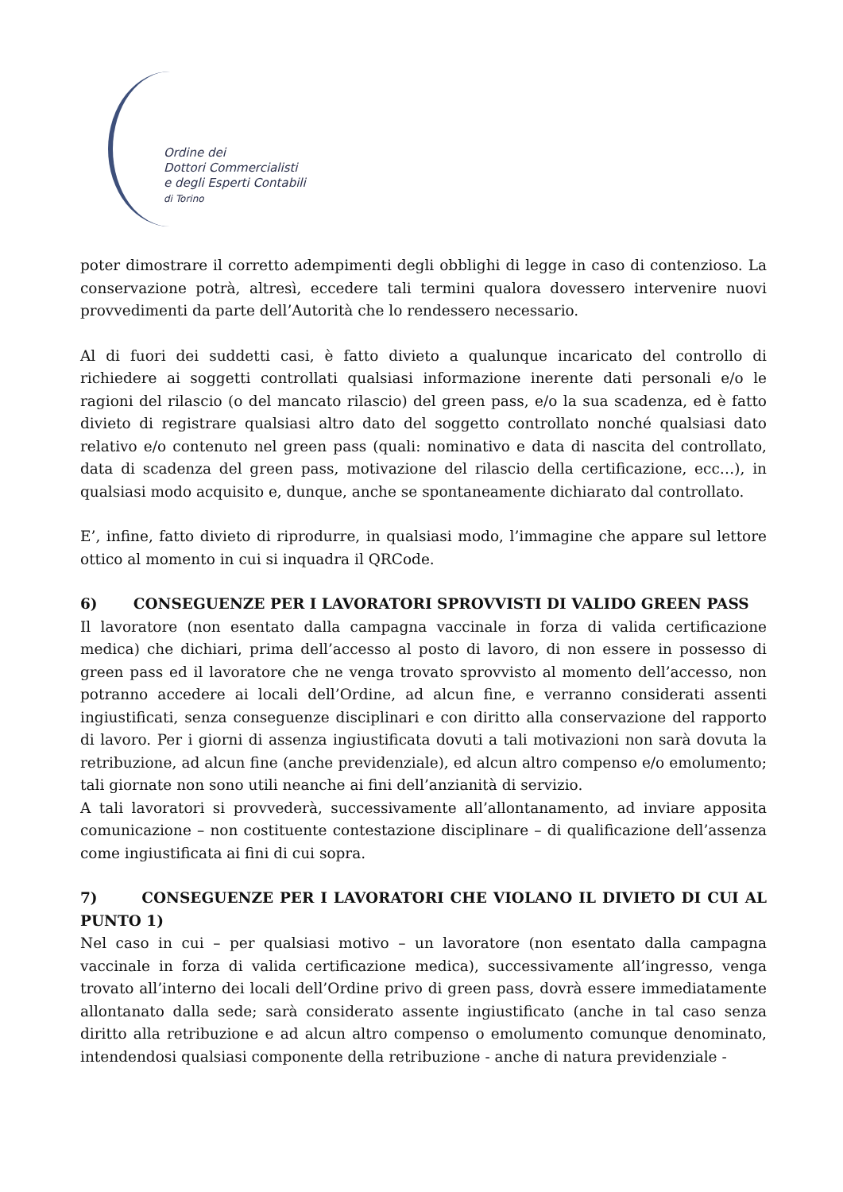Ordine dei
Dottori Commercialisti
e degli Esperti Contabili
di Torino
poter dimostrare il corretto adempimenti degli obblighi di legge in caso di contenzioso. La conservazione potrà, altresì, eccedere tali termini qualora dovessero intervenire nuovi provvedimenti da parte dell’Autorità che lo rendessero necessario.
Al di fuori dei suddetti casi, è fatto divieto a qualunque incaricato del controllo di richiedere ai soggetti controllati qualsiasi informazione inerente dati personali e/o le ragioni del rilascio (o del mancato rilascio) del green pass, e/o la sua scadenza, ed è fatto divieto di registrare qualsiasi altro dato del soggetto controllato nonché qualsiasi dato relativo e/o contenuto nel green pass (quali: nominativo e data di nascita del controllato, data di scadenza del green pass, motivazione del rilascio della certificazione, ecc…), in qualsiasi modo acquisito e, dunque, anche se spontaneamente dichiarato dal controllato.
E’, infine, fatto divieto di riprodurre, in qualsiasi modo, l’immagine che appare sul lettore ottico al momento in cui si inquadra il QRCode.
6) CONSEGUENZE PER I LAVORATORI SPROVVISTI DI VALIDO GREEN PASS
Il lavoratore (non esentato dalla campagna vaccinale in forza di valida certificazione medica) che dichiari, prima dell’accesso al posto di lavoro, di non essere in possesso di green pass ed il lavoratore che ne venga trovato sprovvisto al momento dell’accesso, non potranno accedere ai locali dell’Ordine, ad alcun fine, e verranno considerati assenti ingiustificati, senza conseguenze disciplinari e con diritto alla conservazione del rapporto di lavoro. Per i giorni di assenza ingiustificata dovuti a tali motivazioni non sarà dovuta la retribuzione, ad alcun fine (anche previdenziale), ed alcun altro compenso e/o emolumento; tali giornate non sono utili neanche ai fini dell’anzianità di servizio.
A tali lavoratori si provvederà, successivamente all’allontanamento, ad inviare apposita comunicazione – non costituente contestazione disciplinare – di qualificazione dell’assenza come ingiustificata ai fini di cui sopra.
7) CONSEGUENZE PER I LAVORATORI CHE VIOLANO IL DIVIETO DI CUI AL PUNTO 1)
Nel caso in cui – per qualsiasi motivo – un lavoratore (non esentato dalla campagna vaccinale in forza di valida certificazione medica), successivamente all’ingresso, venga trovato all’interno dei locali dell’Ordine privo di green pass, dovrà essere immediatamente allontanato dalla sede; sarà considerato assente ingiustificato (anche in tal caso senza diritto alla retribuzione e ad alcun altro compenso o emolumento comunque denominato, intendendosi qualsiasi componente della retribuzione - anche di natura previdenziale -